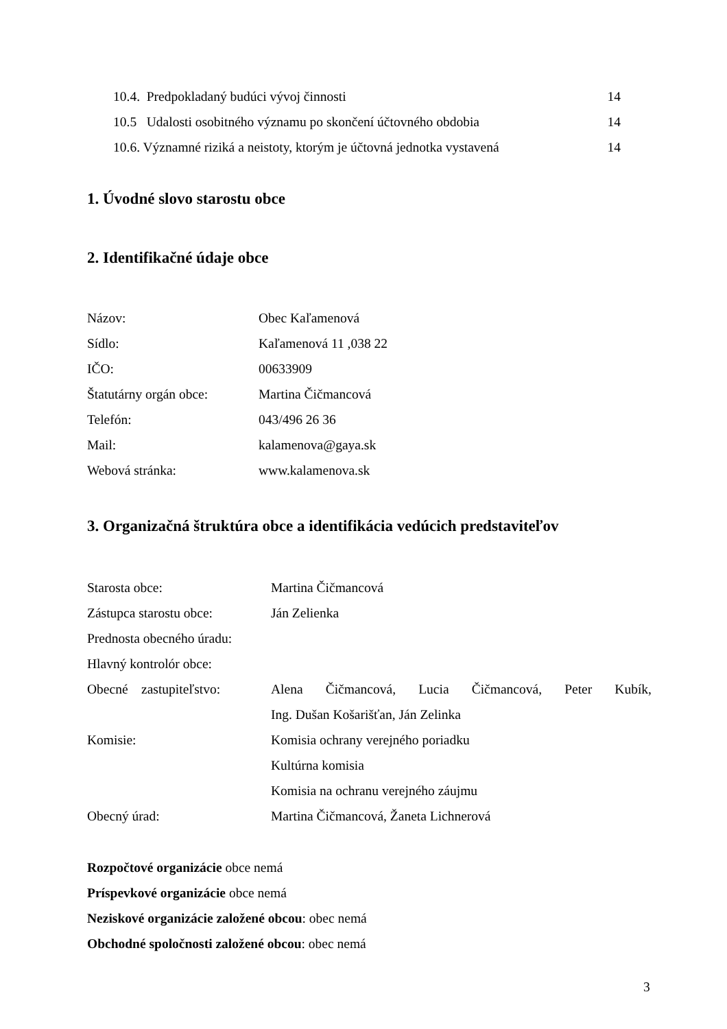10.4. Predpokladaný budúci vývoj činnosti 14
10.5 Udalosti osobitného významu po skončení účtovného obdobia 14
10.6. Významné riziká a neistoty, ktorým je účtovná jednotka vystavená 14
1. Úvodné slovo starostu obce
2. Identifikačné údaje obce
Názov: Obec Kaľamenová
Sídlo: Kaľamenová 11 ,038 22
IČO: 00633909
Štatutárny orgán obce: Martina Čičmancová
Telefón: 043/496 26 36
Mail: kalamenova@gaya.sk
Webová stránka: www.kalamenova.sk
3. Organizačná štruktúra obce a identifikácia vedúcich predstaviteľov
Starosta obce: Martina Čičmancová
Zástupca starostu obce: Ján Zelienka
Prednosta obecného úradu:
Hlavný kontrolór obce:
Obecné zastupiteľstvo: Alena Čičmancová, Lucia Čičmancová, Peter Kubík,
Ing. Dušan Košarišťan, Ján Zelinka
Komisie: Komisia ochrany verejného poriadku
Kultúrna komisia
Komisia na ochranu verejného záujmu
Obecný úrad: Martina Čičmancová, Žaneta Lichnerová
Rozpočtové organizácie obce nemá
Príspevkové organizácie obce nemá
Neziskové organizácie založené obcou: obec nemá
Obchodné spoločnosti založené obcou: obec nemá
3